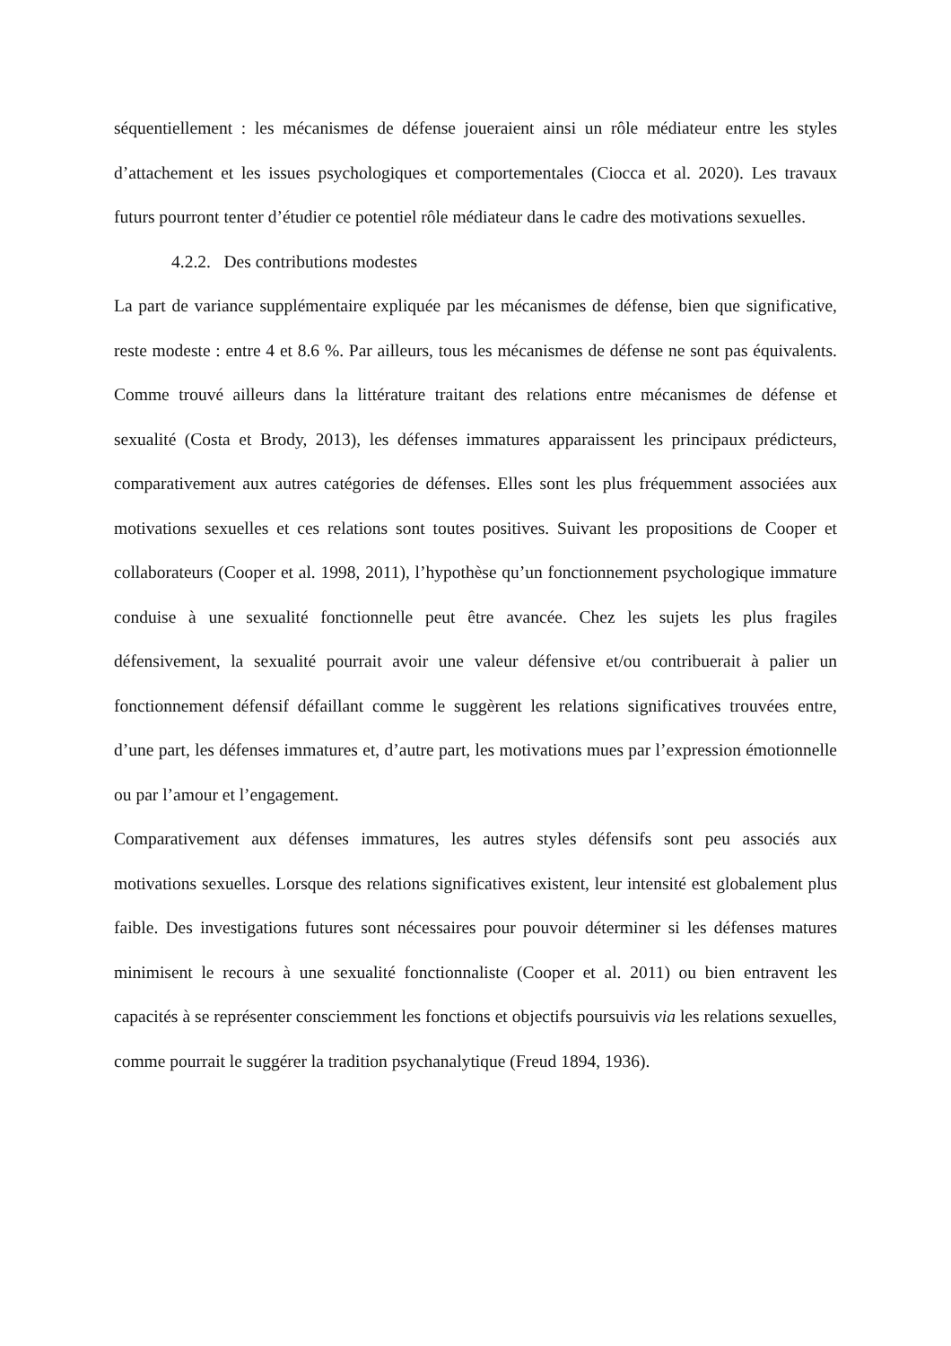séquentiellement : les mécanismes de défense joueraient ainsi un rôle médiateur entre les styles d’attachement et les issues psychologiques et comportementales (Ciocca et al. 2020). Les travaux futurs pourront tenter d’étudier ce potentiel rôle médiateur dans le cadre des motivations sexuelles.
4.2.2. Des contributions modestes
La part de variance supplémentaire expliquée par les mécanismes de défense, bien que significative, reste modeste : entre 4 et 8.6 %. Par ailleurs, tous les mécanismes de défense ne sont pas équivalents. Comme trouvé ailleurs dans la littérature traitant des relations entre mécanismes de défense et sexualité (Costa et Brody, 2013), les défenses immatures apparaissent les principaux prédicteurs, comparativement aux autres catégories de défenses. Elles sont les plus fréquemment associées aux motivations sexuelles et ces relations sont toutes positives. Suivant les propositions de Cooper et collaborateurs (Cooper et al. 1998, 2011), l’hypothèse qu’un fonctionnement psychologique immature conduise à une sexualité fonctionnelle peut être avancée. Chez les sujets les plus fragiles défensivement, la sexualité pourrait avoir une valeur défensive et/ou contribuerait à palier un fonctionnement défensif défaillant comme le suggèrent les relations significatives trouvées entre, d’une part, les défenses immatures et, d’autre part, les motivations mues par l’expression émotionnelle ou par l’amour et l’engagement.
Comparativement aux défenses immatures, les autres styles défensifs sont peu associés aux motivations sexuelles. Lorsque des relations significatives existent, leur intensité est globalement plus faible. Des investigations futures sont nécessaires pour pouvoir déterminer si les défenses matures minimisent le recours à une sexualité fonctionnaliste (Cooper et al. 2011) ou bien entravent les capacités à se représenter consciemment les fonctions et objectifs poursuivis via les relations sexuelles, comme pourrait le suggérer la tradition psychanalytique (Freud 1894, 1936).